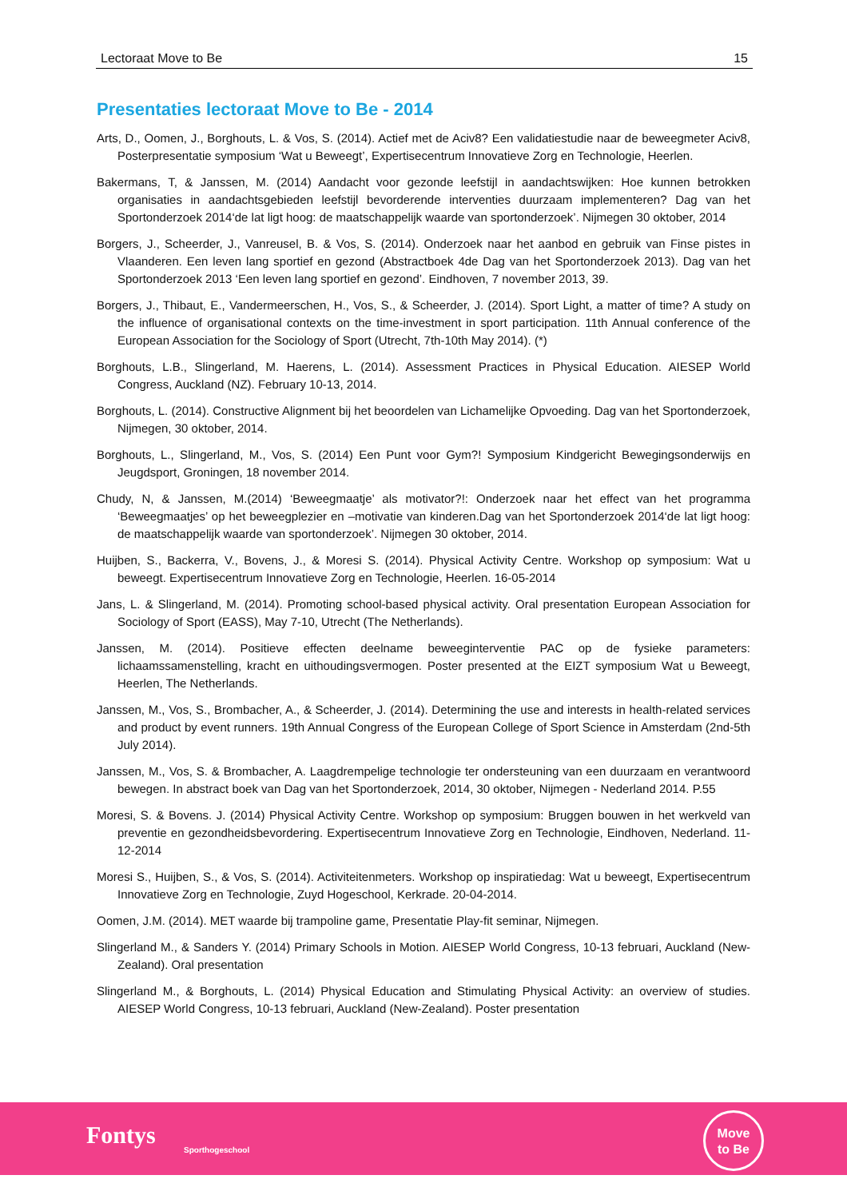Lectoraat Move to Be 15
Presentaties lectoraat Move to Be - 2014
Arts, D., Oomen, J., Borghouts, L. & Vos, S. (2014). Actief met de Aciv8? Een validatiestudie naar de beweegmeter Aciv8, Posterpresentatie symposium ‘Wat u Beweegt’, Expertisecentrum Innovatieve Zorg en Technologie, Heerlen.
Bakermans, T, & Janssen, M. (2014) Aandacht voor gezonde leefstijl in aandachtswijken: Hoe kunnen betrokken organisaties in aandachtsgebieden leefstijl bevorderende interventies duurzaam implementeren? Dag van het Sportonderzoek 2014‘de lat ligt hoog: de maatschappelijk waarde van sportonderzoek’. Nijmegen 30 oktober, 2014
Borgers, J., Scheerder, J., Vanreusel, B. & Vos, S. (2014). Onderzoek naar het aanbod en gebruik van Finse pistes in Vlaanderen. Een leven lang sportief en gezond (Abstractboek 4de Dag van het Sportonderzoek 2013). Dag van het Sportonderzoek 2013 ‘Een leven lang sportief en gezond’. Eindhoven, 7 november 2013, 39.
Borgers, J., Thibaut, E., Vandermeerschen, H., Vos, S., & Scheerder, J. (2014). Sport Light, a matter of time? A study on the influence of organisational contexts on the time-investment in sport participation. 11th Annual conference of the European Association for the Sociology of Sport (Utrecht, 7th-10th May 2014). (*)
Borghouts, L.B., Slingerland, M. Haerens, L. (2014). Assessment Practices in Physical Education. AIESEP World Congress, Auckland (NZ). February 10-13, 2014.
Borghouts, L. (2014). Constructive Alignment bij het beoordelen van Lichamelijke Opvoeding. Dag van het Sportonderzoek, Nijmegen, 30 oktober, 2014.
Borghouts, L., Slingerland, M., Vos, S. (2014) Een Punt voor Gym?! Symposium Kindgericht Bewegingsonderwijs en Jeugdsport, Groningen, 18 november 2014.
Chudy, N, & Janssen, M.(2014) ‘Beweegmaatje’ als motivator?!: Onderzoek naar het effect van het programma ‘Beweegmaatjes’ op het beweegplezier en –motivatie van kinderen.Dag van het Sportonderzoek 2014‘de lat ligt hoog: de maatschappelijk waarde van sportonderzoek’. Nijmegen 30 oktober, 2014.
Huijben, S., Backerra, V., Bovens, J., & Moresi S. (2014). Physical Activity Centre. Workshop op symposium: Wat u beweegt. Expertisecentrum Innovatieve Zorg en Technologie, Heerlen. 16-05-2014
Jans, L. & Slingerland, M. (2014). Promoting school-based physical activity. Oral presentation European Association for Sociology of Sport (EASS), May 7-10, Utrecht (The Netherlands).
Janssen, M. (2014). Positieve effecten deelname beweeginterventie PAC op de fysieke parameters: lichaamssamenstelling, kracht en uithoudingsvermogen. Poster presented at the EIZT symposium Wat u Beweegt, Heerlen, The Netherlands.
Janssen, M., Vos, S., Brombacher, A., & Scheerder, J. (2014). Determining the use and interests in health-related services and product by event runners. 19th Annual Congress of the European College of Sport Science in Amsterdam (2nd-5th July 2014).
Janssen, M., Vos, S. & Brombacher, A. Laagdrempelige technologie ter ondersteuning van een duurzaam en verantwoord bewegen. In abstract boek van Dag van het Sportonderzoek, 2014, 30 oktober, Nijmegen - Nederland 2014. P.55
Moresi, S. & Bovens. J. (2014) Physical Activity Centre. Workshop op symposium: Bruggen bouwen in het werkveld van preventie en gezondheidsbevordering. Expertisecentrum Innovatieve Zorg en Technologie, Eindhoven, Nederland. 11-12-2014
Moresi S., Huijben, S., & Vos, S. (2014). Activiteitenmeters. Workshop op inspiratiedag: Wat u beweegt, Expertisecentrum Innovatieve Zorg en Technologie, Zuyd Hogeschool, Kerkrade. 20-04-2014.
Oomen, J.M. (2014). MET waarde bij trampoline game, Presentatie Play-fit seminar, Nijmegen.
Slingerland M., & Sanders Y. (2014) Primary Schools in Motion. AIESEP World Congress, 10-13 februari, Auckland (New-Zealand). Oral presentation
Slingerland M., & Borghouts, L. (2014) Physical Education and Stimulating Physical Activity: an overview of studies. AIESEP World Congress, 10-13 februari, Auckland (New-Zealand). Poster presentation
Fontys
Sporthogeschool
Move
to Be